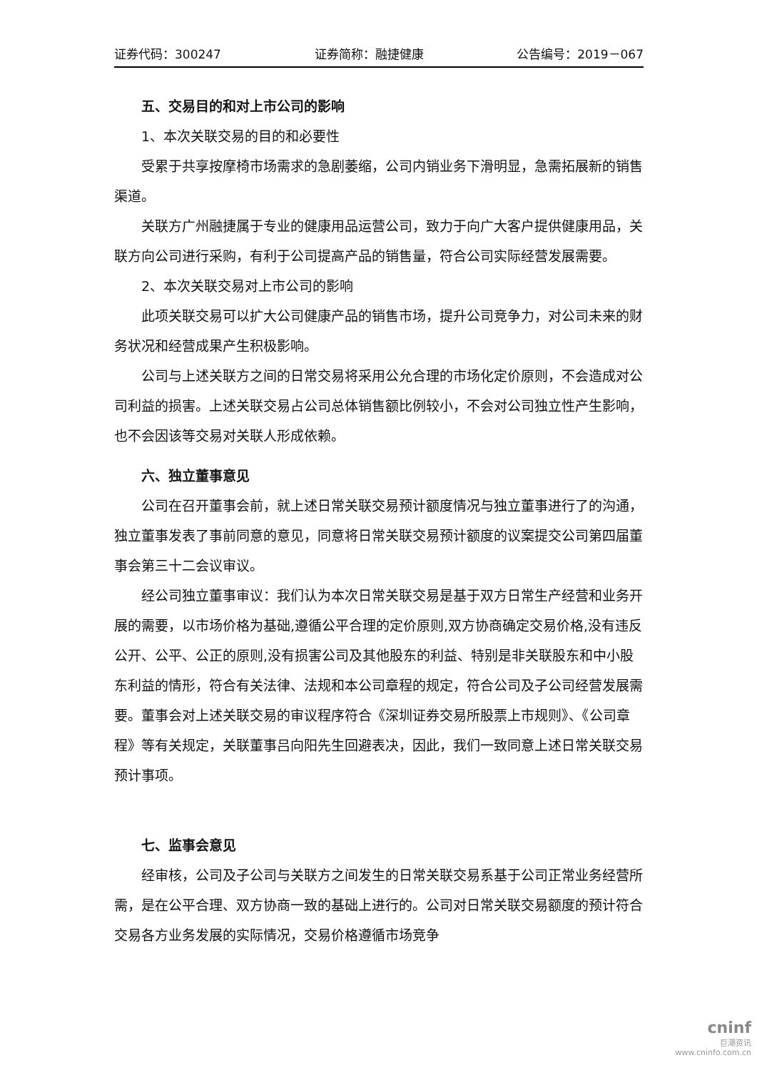证券代码：300247 证券简称：融捷健康 公告编号：2019－067
五、交易目的和对上市公司的影响
1、本次关联交易的目的和必要性
受累于共享按摩椅市场需求的急剧萎缩，公司内销业务下滑明显，急需拓展新的销售渠道。
关联方广州融捷属于专业的健康用品运营公司，致力于向广大客户提供健康用品，关联方向公司进行采购，有利于公司提高产品的销售量，符合公司实际经营发展需要。
2、本次关联交易对上市公司的影响
此项关联交易可以扩大公司健康产品的销售市场，提升公司竞争力，对公司未来的财务状况和经营成果产生积极影响。
公司与上述关联方之间的日常交易将采用公允合理的市场化定价原则，不会造成对公司利益的损害。上述关联交易占公司总体销售额比例较小，不会对公司独立性产生影响，也不会因该等交易对关联人形成依赖。
六、独立董事意见
公司在召开董事会前，就上述日常关联交易预计额度情况与独立董事进行了的沟通，独立董事发表了事前同意的意见，同意将日常关联交易预计额度的议案提交公司第四届董事会第三十二会议审议。
经公司独立董事审议：我们认为本次日常关联交易是基于双方日常生产经营和业务开展的需要，以市场价格为基础,遵循公平合理的定价原则,双方协商确定交易价格,没有违反公开、公平、公正的原则,没有损害公司及其他股东的利益、特别是非关联股东和中小股东利益的情形，符合有关法律、法规和本公司章程的规定，符合公司及子公司经营发展需要。董事会对上述关联交易的审议程序符合《深圳证券交易所股票上市规则》、《公司章程》等有关规定，关联董事吕向阳先生回避表决，因此，我们一致同意上述日常关联交易预计事项。
七、监事会意见
经审核，公司及子公司与关联方之间发生的日常关联交易系基于公司正常业务经营所需，是在公平合理、双方协商一致的基础上进行的。公司对日常关联交易额度的预计符合交易各方业务发展的实际情况，交易价格遵循市场竞争
cninf
巨潮资讯
www.cninfo.com.cn